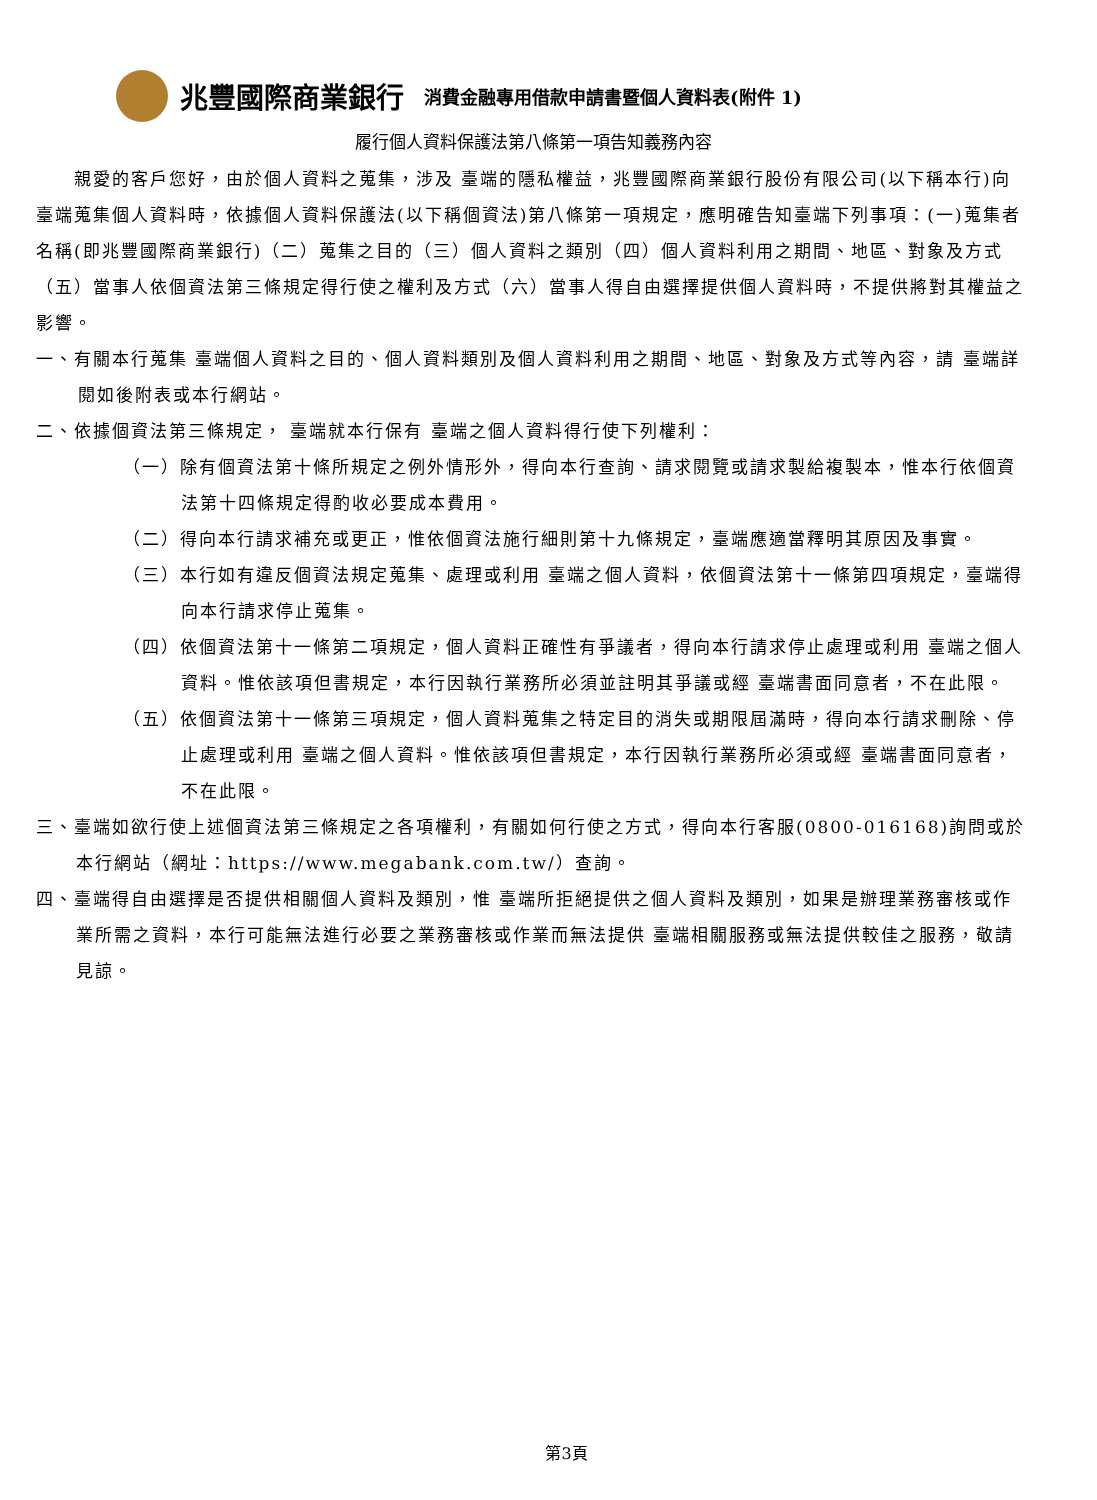兆豐國際商業銀行 消費金融專用借款申請書暨個人資料表(附件 1)
履行個人資料保護法第八條第一項告知義務內容
　　親愛的客戶您好，由於個人資料之蒐集，涉及 臺端的隱私權益，兆豐國際商業銀行股份有限公司(以下稱本行)向 臺端蒐集個人資料時，依據個人資料保護法(以下稱個資法)第八條第一項規定，應明確告知臺端下列事項：(一)蒐集者名稱(即兆豐國際商業銀行)（二）蒐集之目的（三）個人資料之類別（四）個人資料利用之期間、地區、對象及方式（五）當事人依個資法第三條規定得行使之權利及方式（六）當事人得自由選擇提供個人資料時，不提供將對其權益之影響。
一、有關本行蒐集 臺端個人資料之目的、個人資料類別及個人資料利用之期間、地區、對象及方式等內容，請 臺端詳閱如後附表或本行網站。
二、依據個資法第三條規定， 臺端就本行保有 臺端之個人資料得行使下列權利：
（一）除有個資法第十條所規定之例外情形外，得向本行查詢、請求閱覽或請求製給複製本，惟本行依個資法第十四條規定得酌收必要成本費用。
（二）得向本行請求補充或更正，惟依個資法施行細則第十九條規定，臺端應適當釋明其原因及事實。
（三）本行如有違反個資法規定蒐集、處理或利用 臺端之個人資料，依個資法第十一條第四項規定，臺端得向本行請求停止蒐集。
（四）依個資法第十一條第二項規定，個人資料正確性有爭議者，得向本行請求停止處理或利用 臺端之個人資料。惟依該項但書規定，本行因執行業務所必須並註明其爭議或經 臺端書面同意者，不在此限。
（五）依個資法第十一條第三項規定，個人資料蒐集之特定目的消失或期限屆滿時，得向本行請求刪除、停止處理或利用 臺端之個人資料。惟依該項但書規定，本行因執行業務所必須或經 臺端書面同意者，不在此限。
三、臺端如欲行使上述個資法第三條規定之各項權利，有關如何行使之方式，得向本行客服(0800-016168)詢問或於本行網站（網址：https://www.megabank.com.tw/）查詢。
四、臺端得自由選擇是否提供相關個人資料及類別，惟 臺端所拒絕提供之個人資料及類別，如果是辦理業務審核或作業所需之資料，本行可能無法進行必要之業務審核或作業而無法提供 臺端相關服務或無法提供較佳之服務，敬請見諒。
第3頁